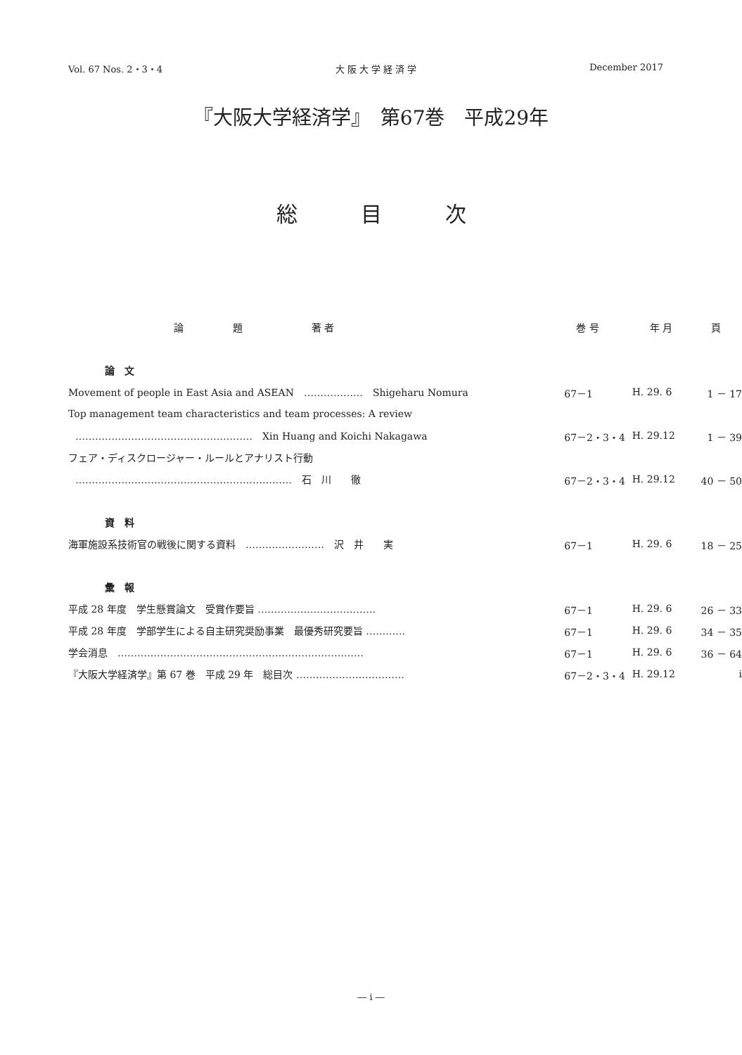Vol. 67 Nos. 2・3・4 大 阪 大 学 経 済 学 December 2017
『大阪大学経済学』　第67巻　平成29年
総目次
| 論 題 著 者 | 巻 号 | 年 月 | 頁 |
| --- | --- | --- | --- |
| 論 文 | | | |
| Movement of people in East Asia and ASEAN ……………… Shigeharu Nomura | 67－1 | H. 29. 6 | 1 － 17 |
| Top management team characteristics and team processes: A review | | | |
| ……………………………………………… Xin Huang and Koichi Nakagawa | 67－2・3・4 | H. 29.12 | 1 － 39 |
| フェア・ディスクロージャー・ルールとアナリスト行動 | | | |
| ………………………………………………………… 石 川 徹 | 67－2・3・4 | H. 29.12 | 40 － 50 |
| 資 料 | | | |
| 海軍施設系技術官の戦後に関する資料 …………………… 沢 井 実 | 67－1 | H. 29. 6 | 18 － 25 |
| 彙 報 | | | |
| 平成 28 年度 学生懸賞論文 受賞作要旨 ……………………………… | 67－1 | H. 29. 6 | 26 － 33 |
| 平成 28 年度 学部学生による自主研究奨励事業 最優秀研究要旨 ………… | 67－1 | H. 29. 6 | 34 － 35 |
| 学会消息 ………………………………………………………………… | 67－1 | H. 29. 6 | 36 － 64 |
| 『大阪大学経済学』第 67 巻 平成 29 年 総目次 …………………………… | 67－2・3・4 | H. 29.12 | i |
― i ―